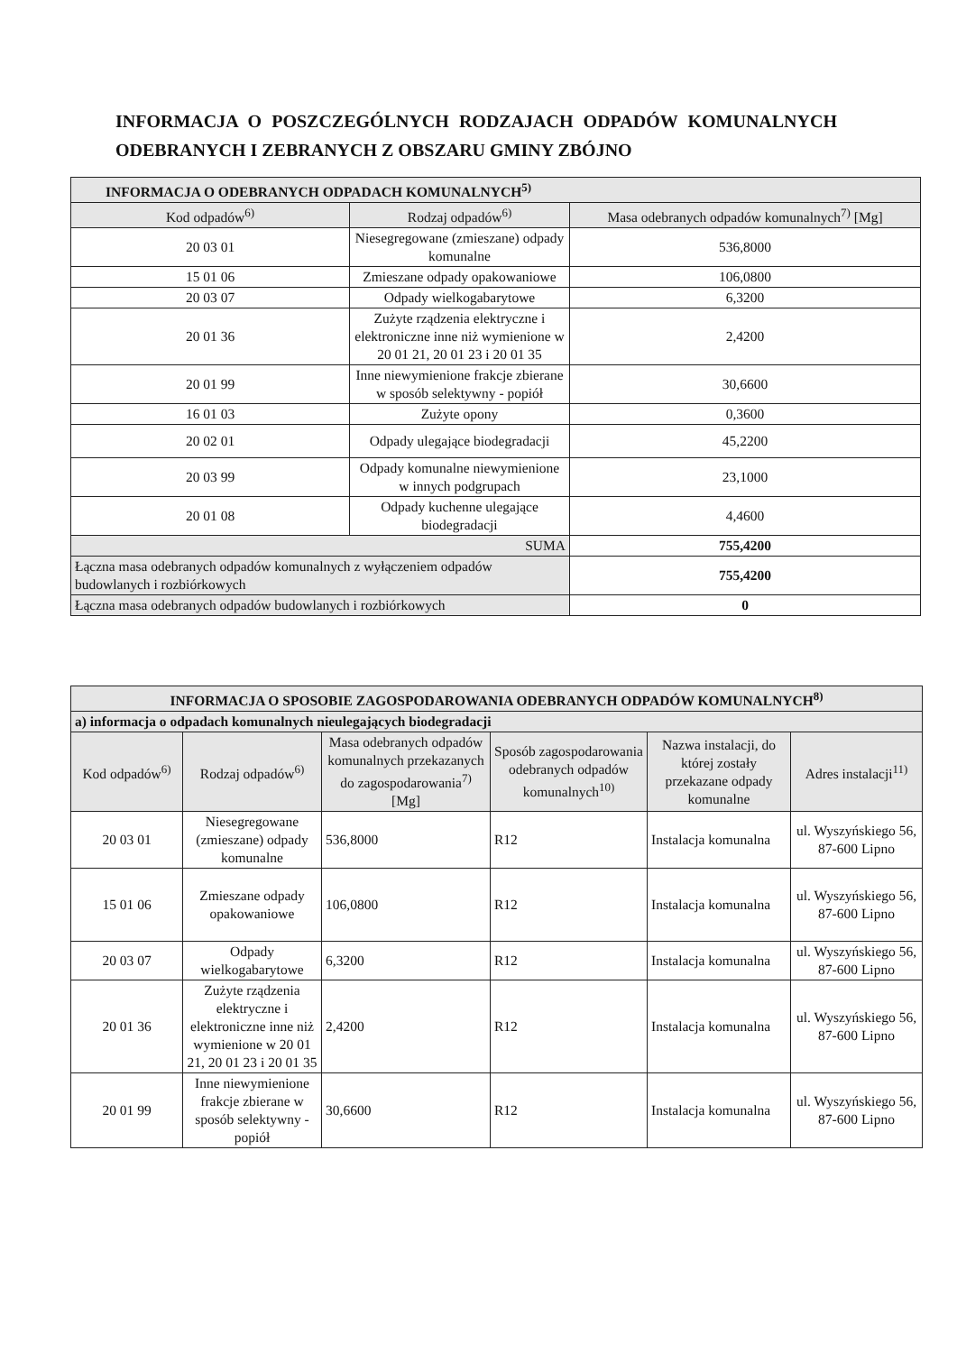INFORMACJA O POSZCZEGÓLNYCH RODZAJACH ODPADÓW KOMUNALNYCH ODEBRANYCH I ZEBRANYCH Z OBSZARU GMINY ZBÓJNO
| INFORMACJA O ODEBRANYCH ODPADACH KOMUNALNYCH<sup>5)</sup> | | |
| --- | --- | --- |
| Kod odpadów<sup>6)</sup> | Rodzaj odpadów<sup>6)</sup> | Masa odebranych odpadów komunalnych<sup>7)</sup> [Mg] |
| 20 03 01 | Niesegregowane (zmieszane) odpady komunalne | 536,8000 |
| 15 01 06 | Zmieszane odpady opakowaniowe | 106,0800 |
| 20 03 07 | Odpady wielkogabarytowe | 6,3200 |
| 20 01 36 | Zużyte rządzenia elektryczne i elektroniczne inne niż wymienione w 20 01 21, 20 01 23 i 20 01 35 | 2,4200 |
| 20 01 99 | Inne niewymienione frakcje zbierane w sposób selektywny - popiół | 30,6600 |
| 16 01 03 | Zużyte opony | 0,3600 |
| 20 02 01 | Odpady ulegające biodegradacji | 45,2200 |
| 20 03 99 | Odpady komunalne niewymienione w innych podgrupach | 23,1000 |
| 20 01 08 | Odpady kuchenne ulegające biodegradacji | 4,4600 |
| SUMA | | 755,4200 |
| Łączna masa odebranych odpadów komunalnych z wyłączeniem odpadów budowlanych i rozbiórkowych | | 755,4200 |
| Łączna masa odebranych odpadów budowlanych i rozbiórkowych | | 0 |
| INFORMACJA O SPOSOBIE ZAGOSPODAROWANIA ODEBRANYCH ODPADÓW KOMUNALNYCH<sup>8)</sup> | | | | | |
| --- | --- | --- | --- | --- | --- |
| a) informacja o odpadach komunalnych nieulegających biodegradacji | | | | | |
| Kod odpadów<sup>6)</sup> | Rodzaj odpadów<sup>6)</sup> | Masa odebranych odpadów komunalnych przekazanych do zagospodarowania<sup>7)</sup> [Mg] | Sposób zagospodarowania odebranych odpadów komunalnych<sup>10)</sup> | Nazwa instalacji, do której zostały przekazane odpady komunalne | Adres instalacji<sup>11)</sup> |
| 20 03 01 | Niesegregowane (zmieszane) odpady komunalne | 536,8000 | R12 | Instalacja komunalna | ul. Wyszyńskiego 56, 87-600 Lipno |
| 15 01 06 | Zmieszane odpady opakowaniowe | 106,0800 | R12 | Instalacja komunalna | ul. Wyszyńskiego 56, 87-600 Lipno |
| 20 03 07 | Odpady wielkogabarytowe | 6,3200 | R12 | Instalacja komunalna | ul. Wyszyńskiego 56, 87-600 Lipno |
| 20 01 36 | Zużyte rządzenia elektryczne i elektroniczne inne niż wymienione w 20 01 21, 20 01 23 i 20 01 35 | 2,4200 | R12 | Instalacja komunalna | ul. Wyszyńskiego 56, 87-600 Lipno |
| 20 01 99 | Inne niewymienione frakcje zbierane w sposób selektywny - popiół | 30,6600 | R12 | Instalacja komunalna | ul. Wyszyńskiego 56, 87-600 Lipno |